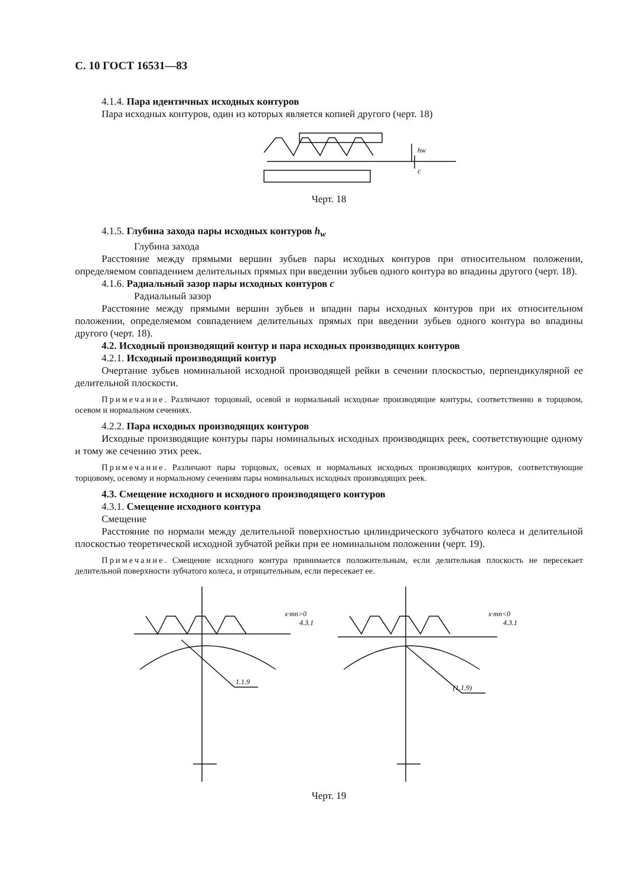С. 10 ГОСТ 16531—83
4.1.4. Пара идентичных исходных контуров
Пара исходных контуров, один из которых является копией другого (черт. 18)
hw
c
Черт. 18
4.1.5. Глубина захода пары исходных контуров h<sub>w</sub>
Глубина захода
Расстояние между прямыми вершин зубьев пары исходных контуров при относительном положении, определяемом совпадением делительных прямых при введении зубьев одного контура во впадины другого (черт. 18).
4.1.6. Радиальный зазор пары исходных контуров c
Радиальный зазор
Расстояние между прямыми вершин зубьев и впадин пары исходных контуров при их относительном положении, определяемом совпадением делительных прямых при введении зубьев одного контура во впадины другого (черт. 18).
4.2. Исходный производящий контур и пара исходных производящих контуров
4.2.1. Исходный производящий контур
Очертание зубьев номинальной исходной производящей рейки в сечении плоскостью, перпендикулярной ее делительной плоскости.
Примечание. Различают торцовый, осевой и нормальный исходные производящие контуры, соответственно в торцовом, осевом и нормальном сечениях.
4.2.2. Пара исходных производящих контуров
Исходные производящие контуры пары номинальных исходных производящих реек, соответствующие одному и тому же сечению этих реек.
Примечание. Различают пары торцовых, осевых и нормальных исходных производящих контуров, соответствующие торцовому, осевому и нормальному сечениям пары номинальных исходных производящих реек.
4.3. Смещение исходного и исходного производящего контуров
4.3.1. Смещение исходного контура
Смещение
Расстояние по нормали между делительной поверхностью цилиндрического зубчатого колеса и делительной плоскостью теоретической исходной зубчатой рейки при ее номинальном положении (черт. 19).
Примечание. Смещение исходного контура принимается положительным, если делительная плоскость не пересекает делительной поверхности зубчатого колеса, и отрицательным, если пересекает ее.
4.3.1
1.1.9
4.3.1
(1.1.9)
x·mn>0
x·mn<0
Черт. 19